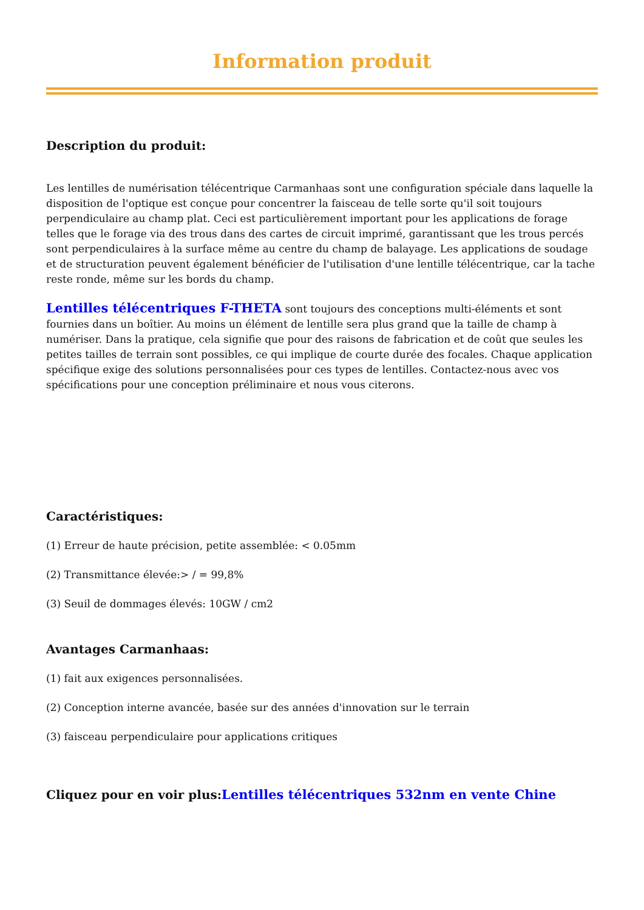Information produit
Description du produit:
Les lentilles de numérisation télécentrique Carmanhaas sont une configuration spéciale dans laquelle la disposition de l'optique est conçue pour concentrer la faisceau de telle sorte qu'il soit toujours perpendiculaire au champ plat. Ceci est particulièrement important pour les applications de forage telles que le forage via des trous dans des cartes de circuit imprimé, garantissant que les trous percés sont perpendiculaires à la surface même au centre du champ de balayage. Les applications de soudage et de structuration peuvent également bénéficier de l'utilisation d'une lentille télécentrique, car la tache reste ronde, même sur les bords du champ.
Lentilles télécentriques F-THETA sont toujours des conceptions multi-éléments et sont fournies dans un boîtier. Au moins un élément de lentille sera plus grand que la taille de champ à numériser. Dans la pratique, cela signifie que pour des raisons de fabrication et de coût que seules les petites tailles de terrain sont possibles, ce qui implique de courte durée des focales. Chaque application spécifique exige des solutions personnalisées pour ces types de lentilles. Contactez-nous avec vos spécifications pour une conception préliminaire et nous vous citerons.
Caractéristiques:
(1) Erreur de haute précision, petite assemblée: < 0.05mm
(2) Transmittance élevée:> / = 99,8%
(3) Seuil de dommages élevés: 10GW / cm2
Avantages Carmanhaas:
(1) fait aux exigences personnalisées.
(2) Conception interne avancée, basée sur des années d'innovation sur le terrain
(3) faisceau perpendiculaire pour applications critiques
Cliquez pour en voir plus:Lentilles télécentriques 532nm en vente Chine